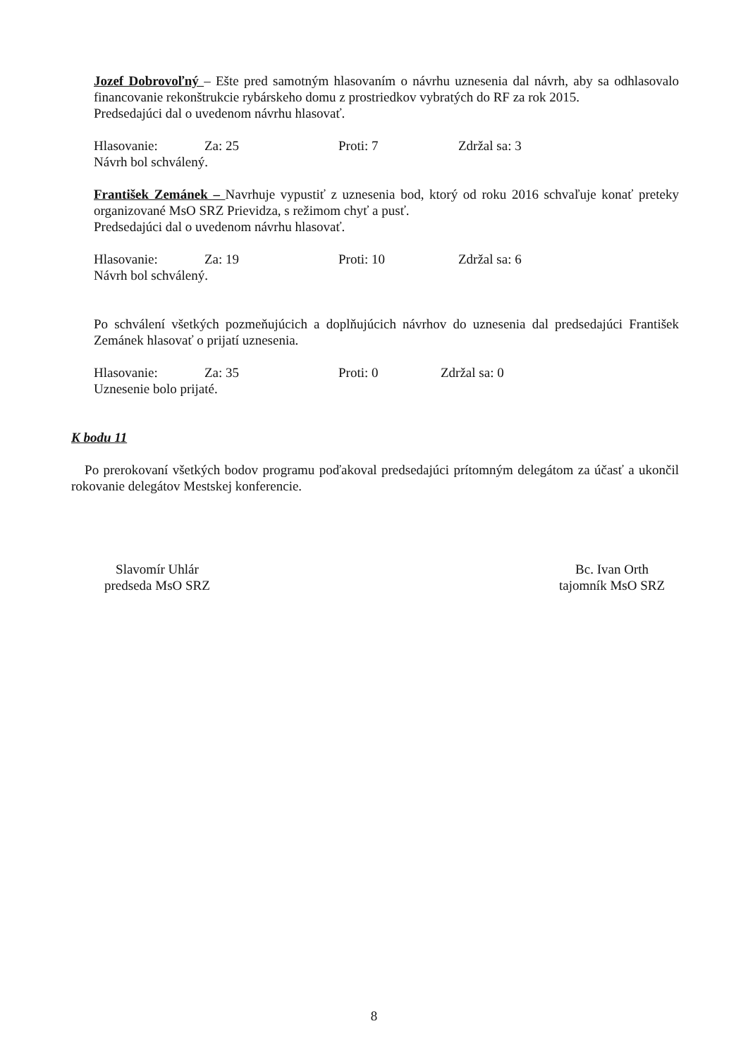Jozef Dobrovoľný – Ešte pred samotným hlasovaním o návrhu uznesenia dal návrh, aby sa odhlasovalo financovanie rekonštrukcie rybárskeho domu z prostriedkov vybratých do RF za rok 2015.
Predsedajúci dal o uvedenom návrhu hlasovať.
Hlasovanie: Za: 25 Proti: 7 Zdržal sa: 3
Návrh bol schválený.
František Zemánek – Navrhuje vypustiť z uznesenia bod, ktorý od roku 2016 schvaľuje konať preteky organizované MsO SRZ Prievidza, s režimom chyť a pusť.
Predsedajúci dal o uvedenom návrhu hlasovať.
Hlasovanie: Za: 19 Proti: 10 Zdržal sa: 6
Návrh bol schválený.
Po schválení všetkých pozmeňujúcich a doplňujúcich návrhov do uznesenia dal predsedajúci František Zemánek hlasovať o prijatí uznesenia.
Hlasovanie: Za: 35 Proti: 0 Zdržal sa: 0
Uznesenie bolo prijaté.
K bodu 11
Po prerokovaní všetkých bodov programu poďakoval predsedajúci prítomným delegátom za účasť a ukončil rokovanie delegátov Mestskej konferencie.
Slavomír Uhlár
predseda MsO SRZ
Bc. Ivan Orth
tajomník MsO SRZ
8